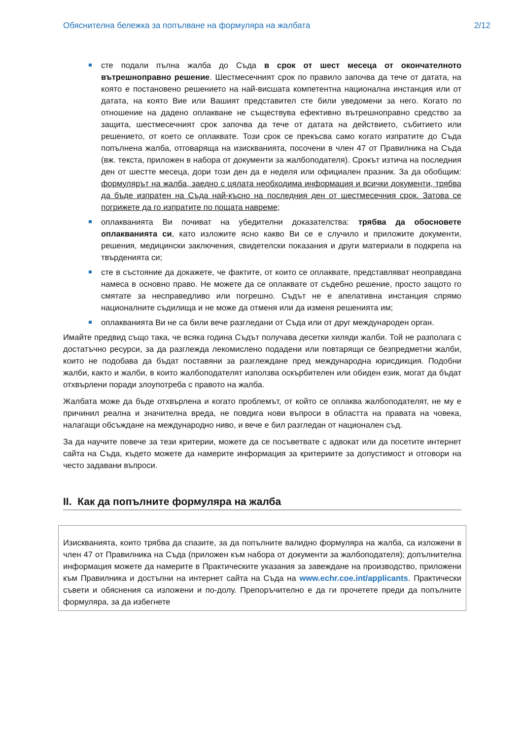Обяснителна бележка за попълване на формуляра на жалбата 2/12
сте подали пълна жалба до Съда в срок от шест месеца от окончателното вътрешноправно решение. Шестмесечният срок по правило започва да тече от датата, на която е постановено решението на най-висшата компетентна национална инстанция или от датата, на която Вие или Вашият представител сте били уведомени за него. Когато по отношение на дадено оплакване не съществува ефективно вътрешноправно средство за защита, шестмесечният срок започва да тече от датата на действието, събитието или решението, от което се оплаквате. Този срок се прекъсва само когато изпратите до Съда попълнена жалба, отговаряща на изискванията, посочени в член 47 от Правилника на Съда (вж. текста, приложен в набора от документи за жалбоподателя). Срокът изтича на последния ден от шестте месеца, дори този ден да е неделя или официален празник. За да обобщим: формулярът на жалба, заедно с цялата необходима информация и всички документи, трябва да бъде изпратен на Съда най-късно на последния ден от шестмесечния срок. Затова се погрижете да го изпратите по пощата навреме;
оплакванията Ви почиват на убедителни доказателства: трябва да обосновете оплакванията си, като изложите ясно какво Ви се е случило и приложите документи, решения, медицински заключения, свидетелски показания и други материали в подкрепа на твърденията си;
сте в състояние да докажете, че фактите, от които се оплаквате, представляват неоправдана намеса в основно право. Не можете да се оплаквате от съдебно решение, просто защото го смятате за несправедливо или погрешно. Съдът не е апелативна инстанция спрямо националните съдилища и не може да отменя или да изменя решенията им;
оплакванията Ви не са били вече разгледани от Съда или от друг международен орган.
Имайте предвид също така, че всяка година Съдът получава десетки хиляди жалби. Той не разполага с достатъчно ресурси, за да разглежда лекомислено подадени или повтарящи се безпредметни жалби, които не подобава да бъдат поставяни за разглеждане пред международна юрисдикция. Подобни жалби, както и жалби, в които жалбоподателят използва оскърбителен или обиден език, могат да бъдат отхвърлени поради злоупотреба с правото на жалба.
Жалбата може да бъде отхвърлена и когато проблемът, от който се оплаква жалбоподателят, не му е причинил реална и значителна вреда, не повдига нови въпроси в областта на правата на човека, налагащи обсъждане на международно ниво, и вече е бил разгледан от национален съд.
За да научите повече за тези критерии, можете да се посъветвате с адвокат или да посетите интернет сайта на Съда, където можете да намерите информация за критериите за допустимост и отговори на често задавани въпроси.
II. Как да попълните формуляра на жалба
Изискванията, които трябва да спазите, за да попълните валидно формуляра на жалба, са изложени в член 47 от Правилника на Съда (приложен към набора от документи за жалбоподателя); допълнителна информация можете да намерите в Практическите указания за завеждане на производство, приложени към Правилника и достъпни на интернет сайта на Съда на www.echr.coe.int/applicants. Практически съвети и обяснения са изложени и по-долу. Препоръчително е да ги прочетете преди да попълните формуляра, за да избегнете